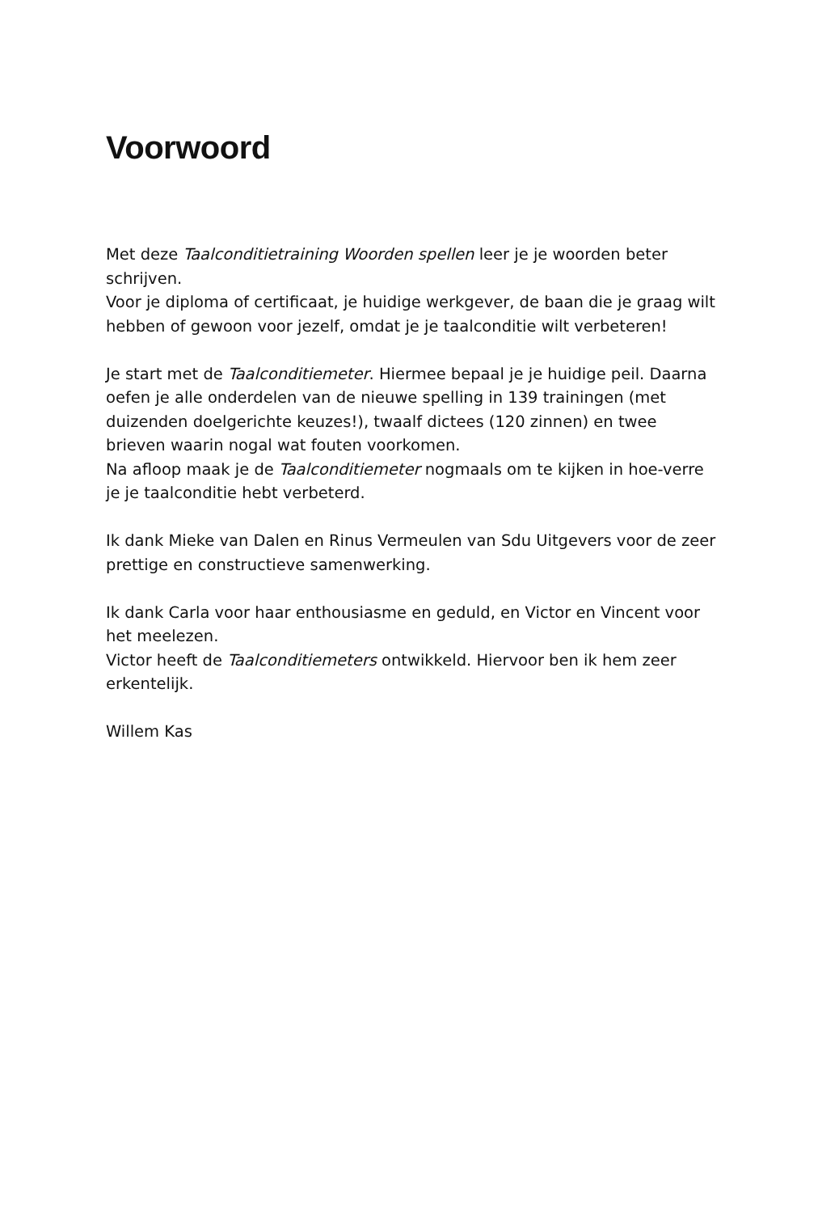Voorwoord
Met deze Taalconditietraining Woorden spellen leer je je woorden beter schrijven.
Voor je diploma of certificaat, je huidige werkgever, de baan die je graag wilt hebben of gewoon voor jezelf, omdat je je taalconditie wilt verbeteren!
Je start met de Taalconditiemeter. Hiermee bepaal je je huidige peil. Daarna oefen je alle onderdelen van de nieuwe spelling in 139 trainingen (met duizenden doelgerichte keuzes!), twaalf dictees (120 zinnen) en twee brieven waarin nogal wat fouten voorkomen.
Na afloop maak je de Taalconditiemeter nogmaals om te kijken in hoe-verre je je taalconditie hebt verbeterd.
Ik dank Mieke van Dalen en Rinus Vermeulen van Sdu Uitgevers voor de zeer prettige en constructieve samenwerking.
Ik dank Carla voor haar enthousiasme en geduld, en Victor en Vincent voor het meelezen.
Victor heeft de Taalconditiemeters ontwikkeld. Hiervoor ben ik hem zeer erkentelijk.
Willem Kas